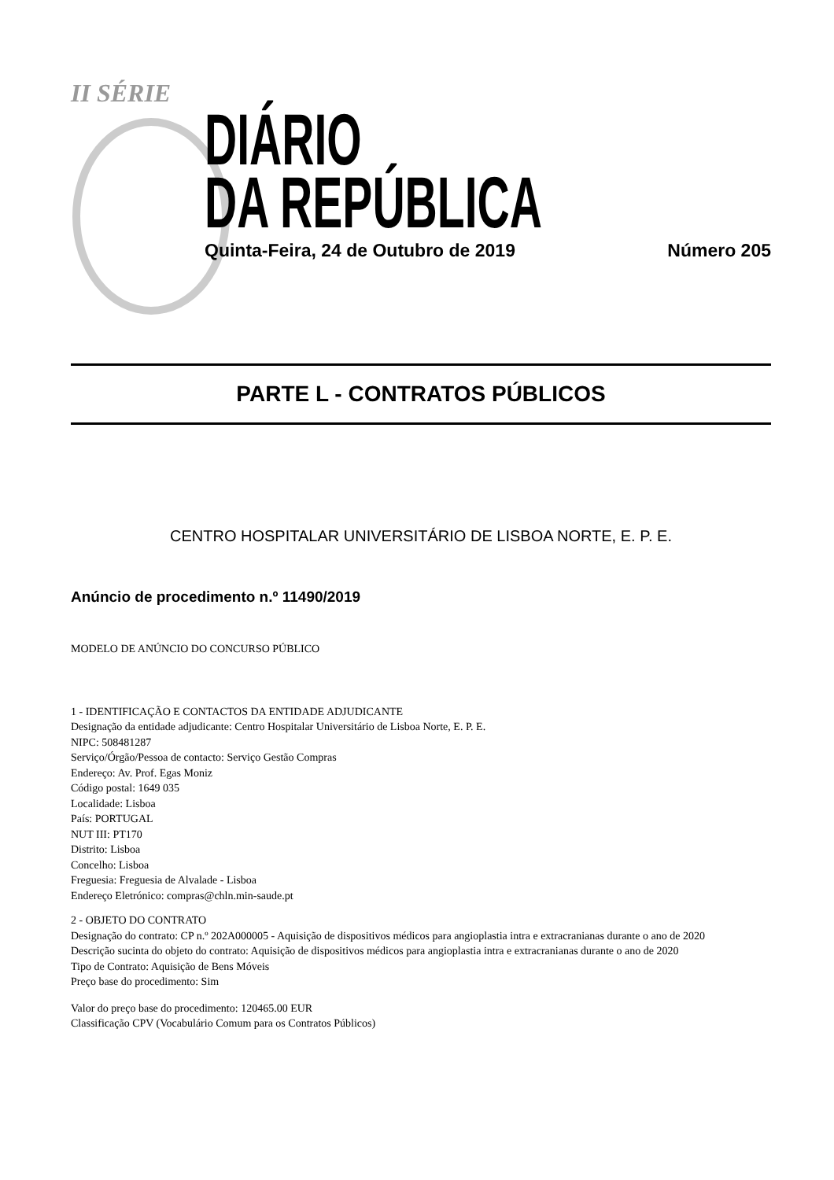II SÉRIE
DIÁRIO
DA REPÚBLICA
Quinta-Feira, 24 de Outubro de 2019 Número 205
PARTE L - CONTRATOS PÚBLICOS
CENTRO HOSPITALAR UNIVERSITÁRIO DE LISBOA NORTE, E. P. E.
Anúncio de procedimento n.º 11490/2019
MODELO DE ANÚNCIO DO CONCURSO PÚBLICO
1 - IDENTIFICAÇÃO E CONTACTOS DA ENTIDADE ADJUDICANTE
Designação da entidade adjudicante: Centro Hospitalar Universitário de Lisboa Norte, E. P. E.
NIPC: 508481287
Serviço/Órgão/Pessoa de contacto: Serviço Gestão Compras
Endereço: Av. Prof. Egas Moniz
Código postal: 1649 035
Localidade: Lisboa
País: PORTUGAL
NUT III: PT170
Distrito: Lisboa
Concelho: Lisboa
Freguesia: Freguesia de Alvalade - Lisboa
Endereço Eletrónico: compras@chln.min-saude.pt
2 - OBJETO DO CONTRATO
Designação do contrato: CP n.º 202A000005 - Aquisição de dispositivos médicos para angioplastia intra e extracranianas durante o ano de 2020
Descrição sucinta do objeto do contrato: Aquisição de dispositivos médicos para angioplastia intra e extracranianas durante o ano de 2020
Tipo de Contrato: Aquisição de Bens Móveis
Preço base do procedimento: Sim
Valor do preço base do procedimento: 120465.00 EUR
Classificação CPV (Vocabulário Comum para os Contratos Públicos)